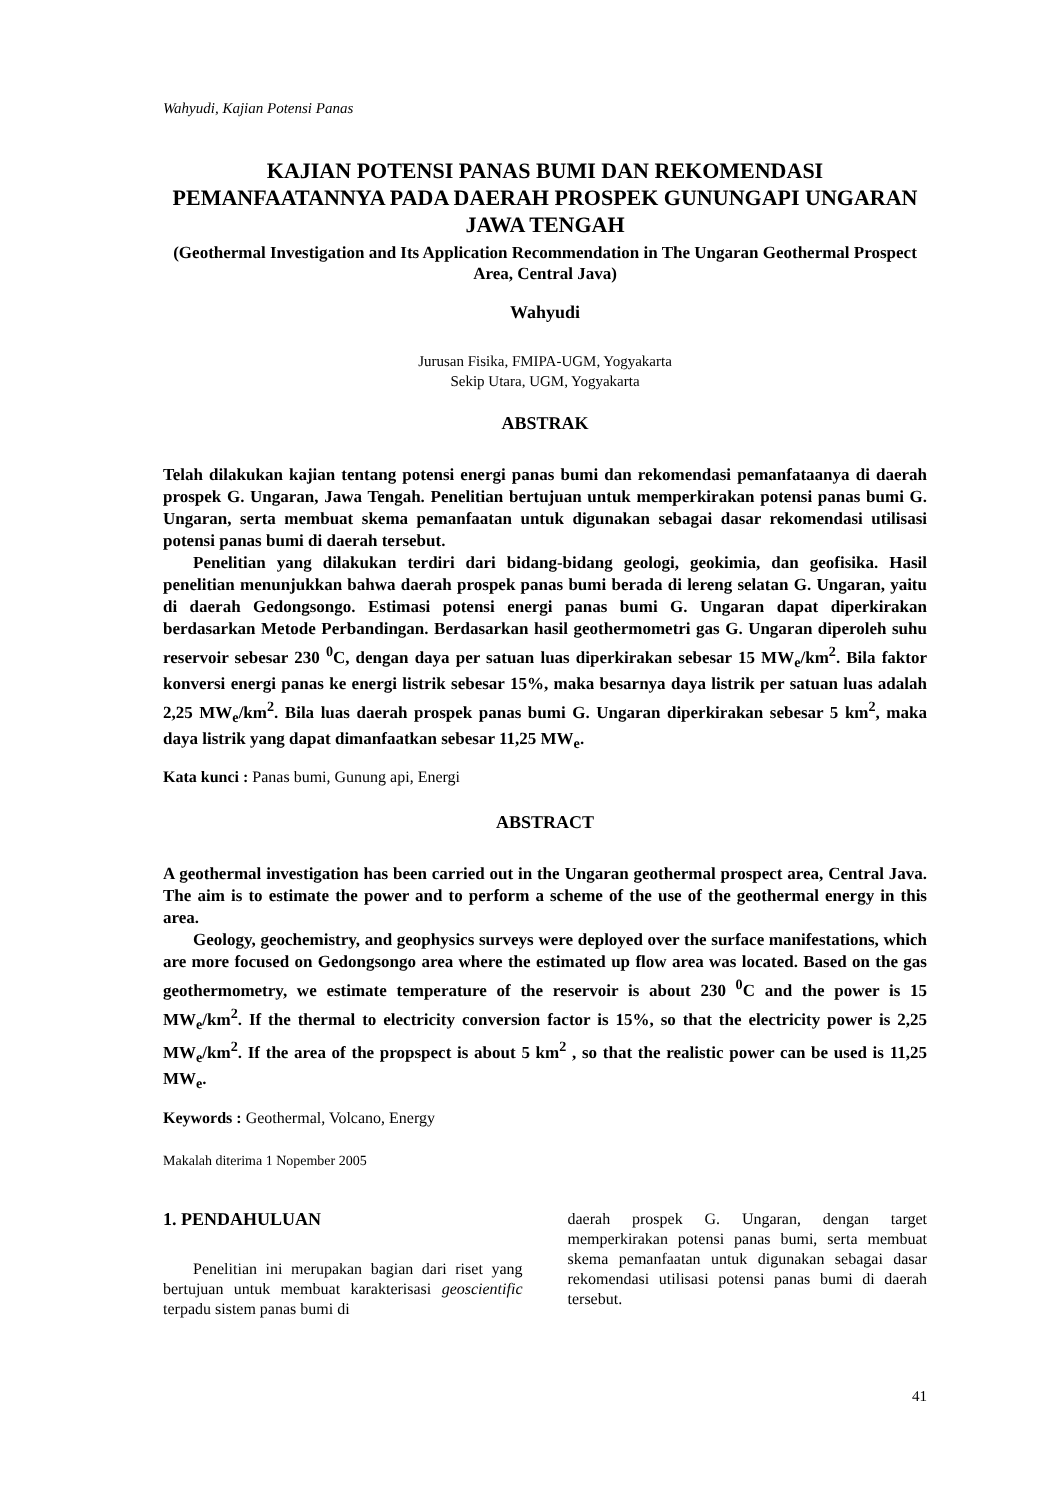Wahyudi, Kajian Potensi Panas
KAJIAN POTENSI PANAS BUMI DAN REKOMENDASI PEMANFAATANNYA PADA DAERAH PROSPEK GUNUNGAPI UNGARAN JAWA TENGAH
(Geothermal Investigation and Its Application Recommendation in The Ungaran Geothermal Prospect Area, Central Java)
Wahyudi
Jurusan Fisika, FMIPA-UGM, Yogyakarta
Sekip Utara, UGM, Yogyakarta
ABSTRAK
Telah dilakukan kajian tentang potensi energi panas bumi dan rekomendasi pemanfataanya di daerah prospek G. Ungaran, Jawa Tengah. Penelitian bertujuan untuk memperkirakan potensi panas bumi G. Ungaran, serta membuat skema pemanfaatan untuk digunakan sebagai dasar rekomendasi utilisasi potensi panas bumi di daerah tersebut.
Penelitian yang dilakukan terdiri dari bidang-bidang geologi, geokimia, dan geofisika. Hasil penelitian menunjukkan bahwa daerah prospek panas bumi berada di lereng selatan G. Ungaran, yaitu di daerah Gedongsongo. Estimasi potensi energi panas bumi G. Ungaran dapat diperkirakan berdasarkan Metode Perbandingan. Berdasarkan hasil geothermometri gas G. Ungaran diperoleh suhu reservoir sebesar 230 <sup>0</sup>C, dengan daya per satuan luas diperkirakan sebesar 15 MW<sub>e</sub>/km<sup>2</sup>. Bila faktor konversi energi panas ke energi listrik sebesar 15%, maka besarnya daya listrik per satuan luas adalah 2,25 MW<sub>e</sub>/km<sup>2</sup>. Bila luas daerah prospek panas bumi G. Ungaran diperkirakan sebesar 5 km<sup>2</sup>, maka daya listrik yang dapat dimanfaatkan sebesar 11,25 MW<sub>e</sub>.
Kata kunci : Panas bumi, Gunung api, Energi
ABSTRACT
A geothermal investigation has been carried out in the Ungaran geothermal prospect area, Central Java. The aim is to estimate the power and to perform a scheme of the use of the geothermal energy in this area.
Geology, geochemistry, and geophysics surveys were deployed over the surface manifestations, which are more focused on Gedongsongo area where the estimated up flow area was located. Based on the gas geothermometry, we estimate temperature of the reservoir is about 230 <sup>0</sup>C and the power is 15 MW<sub>e</sub>/km<sup>2</sup>. If the thermal to electricity conversion factor is 15%, so that the electricity power is 2,25 MW<sub>e</sub>/km<sup>2</sup>. If the area of the propspect is about 5 km<sup>2</sup> , so that the realistic power can be used is 11,25 MW<sub>e</sub>.
Keywords : Geothermal, Volcano, Energy
Makalah diterima 1 Nopember 2005
1. PENDAHULUAN
Penelitian ini merupakan bagian dari riset yang bertujuan untuk membuat karakterisasi geoscientific terpadu sistem panas bumi di
daerah prospek G. Ungaran, dengan target memperkirakan potensi panas bumi, serta membuat skema pemanfaatan untuk digunakan sebagai dasar rekomendasi utilisasi potensi panas bumi di daerah tersebut.
41